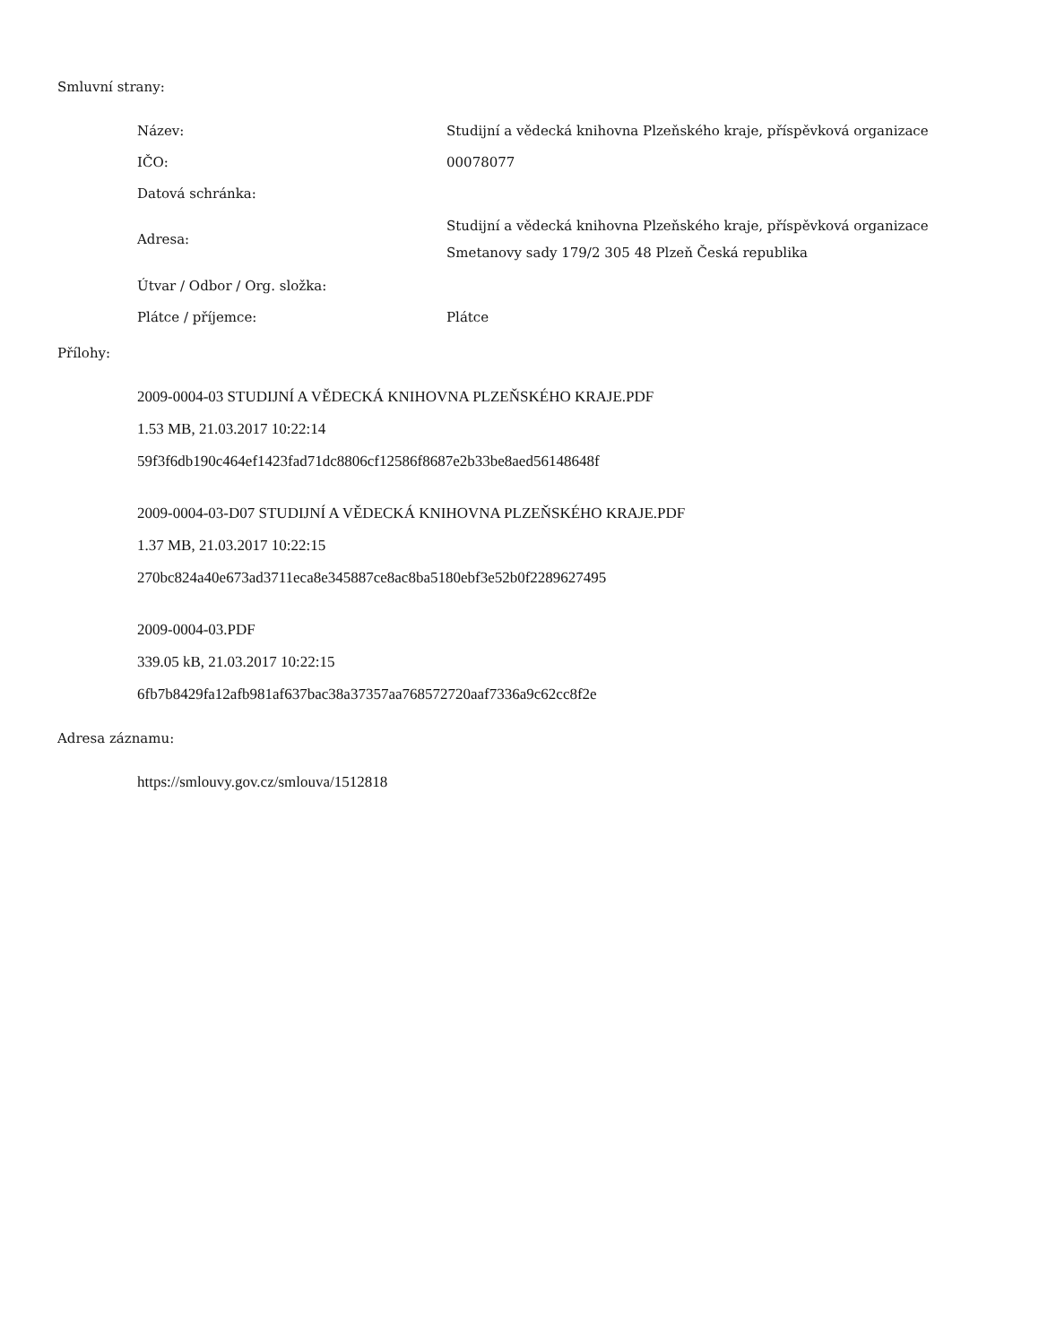Smluvní strany:
| Název: | Studijní a vědecká knihovna Plzeňského kraje, příspěvková organizace |
| IČO: | 00078077 |
| Datová schránka: | |
| Adresa: | Studijní a vědecká knihovna Plzeňského kraje, příspěvková organizace Smetanovy sady 179/2 305 48 Plzeň Česká republika |
| Útvar / Odbor / Org. složka: | |
| Plátce / příjemce: | Plátce |
Přílohy:
2009-0004-03 STUDIJNÍ A VĚDECKÁ KNIHOVNA PLZEŇSKÉHO KRAJE.PDF
1.53 MB, 21.03.2017 10:22:14
59f3f6db190c464ef1423fad71dc8806cf12586f8687e2b33be8aed56148648f
2009-0004-03-D07 STUDIJNÍ A VĚDECKÁ KNIHOVNA PLZEŇSKÉHO KRAJE.PDF
1.37 MB, 21.03.2017 10:22:15
270bc824a40e673ad3711eca8e345887ce8ac8ba5180ebf3e52b0f2289627495
2009-0004-03.PDF
339.05 kB, 21.03.2017 10:22:15
6fb7b8429fa12afb981af637bac38a37357aa768572720aaf7336a9c62cc8f2e
Adresa záznamu:
https://smlouvy.gov.cz/smlouva/1512818